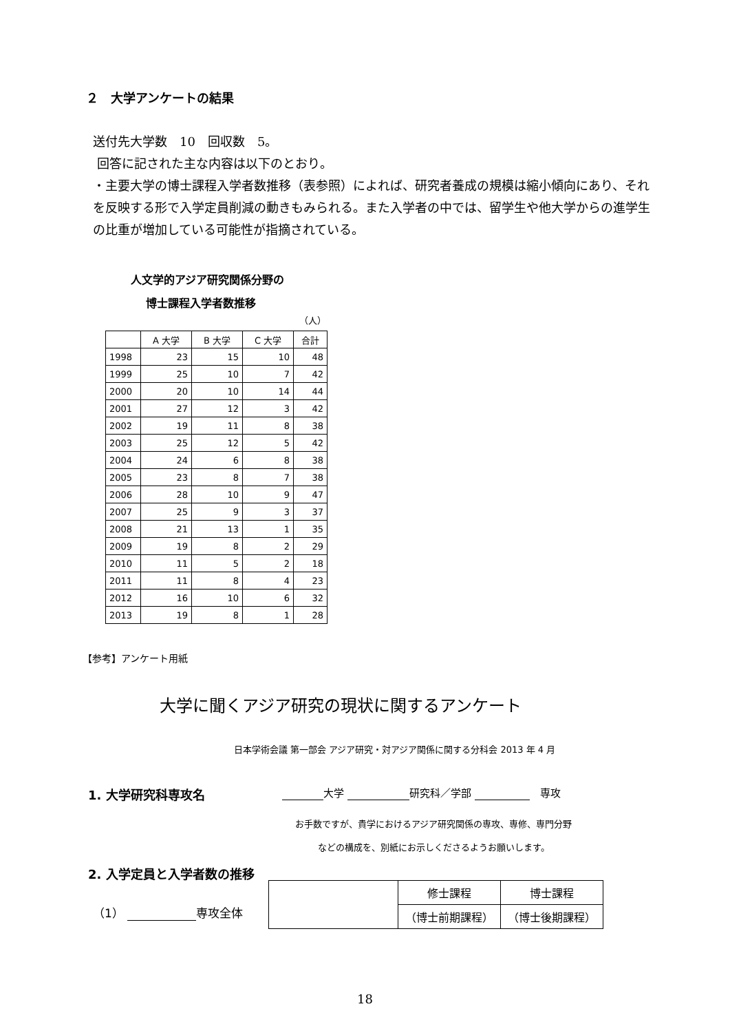２　大学アンケートの結果
送付先大学数　10　回収数　5。
回答に記された主な内容は以下のとおり。
・主要大学の博士課程入学者数推移（表参照）によれば、研究者養成の規模は縮小傾向にあり、それを反映する形で入学定員削減の動きもみられる。また入学者の中では、留学生や他大学からの進学生の比重が増加している可能性が指摘されている。
人文学的アジア研究関係分野の
博士課程入学者数推移
（人）
| | A 大学 | B 大学 | C 大学 | 合計 |
| --- | --- | --- | --- | --- |
| 1998 | 23 | 15 | 10 | 48 |
| 1999 | 25 | 10 | 7 | 42 |
| 2000 | 20 | 10 | 14 | 44 |
| 2001 | 27 | 12 | 3 | 42 |
| 2002 | 19 | 11 | 8 | 38 |
| 2003 | 25 | 12 | 5 | 42 |
| 2004 | 24 | 6 | 8 | 38 |
| 2005 | 23 | 8 | 7 | 38 |
| 2006 | 28 | 10 | 9 | 47 |
| 2007 | 25 | 9 | 3 | 37 |
| 2008 | 21 | 13 | 1 | 35 |
| 2009 | 19 | 8 | 2 | 29 |
| 2010 | 11 | 5 | 2 | 18 |
| 2011 | 11 | 8 | 4 | 23 |
| 2012 | 16 | 10 | 6 | 32 |
| 2013 | 19 | 8 | 1 | 28 |
【参考】アンケート用紙
大学に聞くアジア研究の現状に関するアンケート
日本学術会議 第一部会 アジア研究・対アジア関係に関する分科会 2013 年 4 月
1. 大学研究科専攻名 大学 研究科／学部 　専攻
お手数ですが、貴学におけるアジア研究関係の専攻、専修、専門分野
などの構成を、別紙にお示しくださるようお願いします。
2. 入学定員と入学者数の推移
（1） 専攻全体
| | 修士課程 | 博士課程 |
| | （博士前期課程） | （博士後期課程） |
18